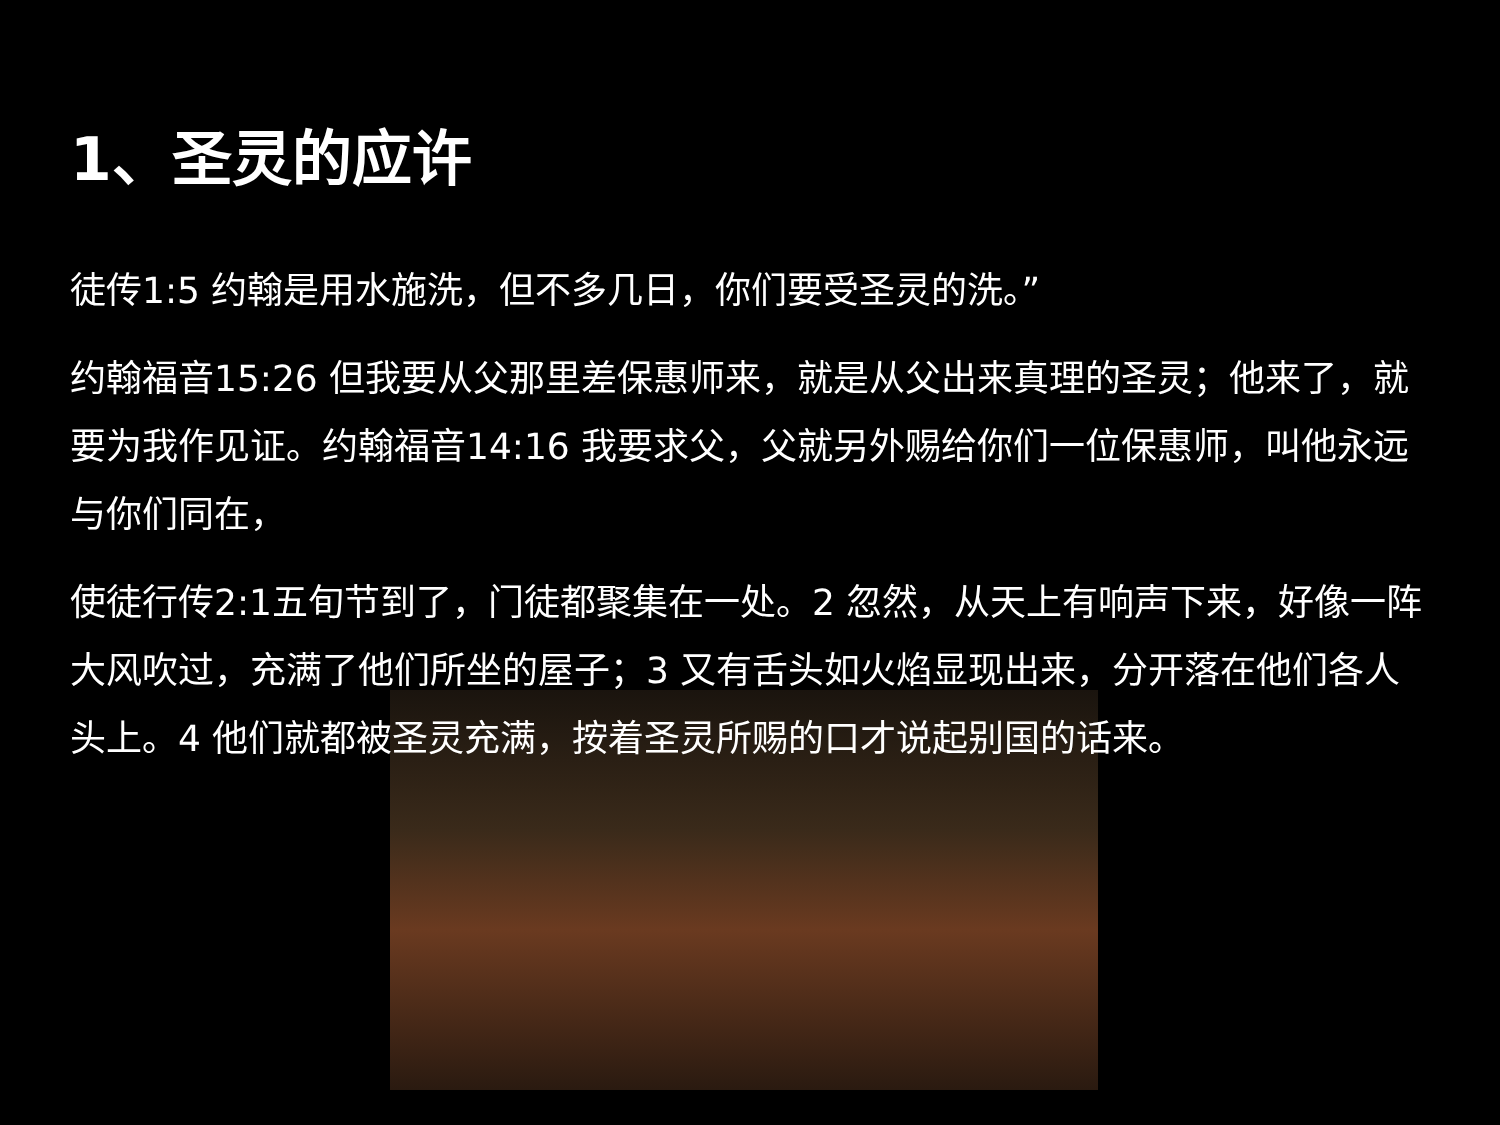1、圣灵的应许
徒传1:5 约翰是用水施洗，但不多几日，你们要受圣灵的洗。”
约翰福音15:26 但我要从父那里差保惠师来，就是从父出来真理的圣灵；他来了，就要为我作见证。约翰福音14:16 我要求父，父就另外赐给你们一位保惠师，叫他永远与你们同在，
使徒行传2:1五旬节到了，门徒都聚集在一处。2 忽然，从天上有响声下来，好像一阵大风吹过，充满了他们所坐的屋子；3 又有舌头如火焰显现出来，分开落在他们各人头上。4 他们就都被圣灵充满，按着圣灵所赐的口才说起别国的话来。